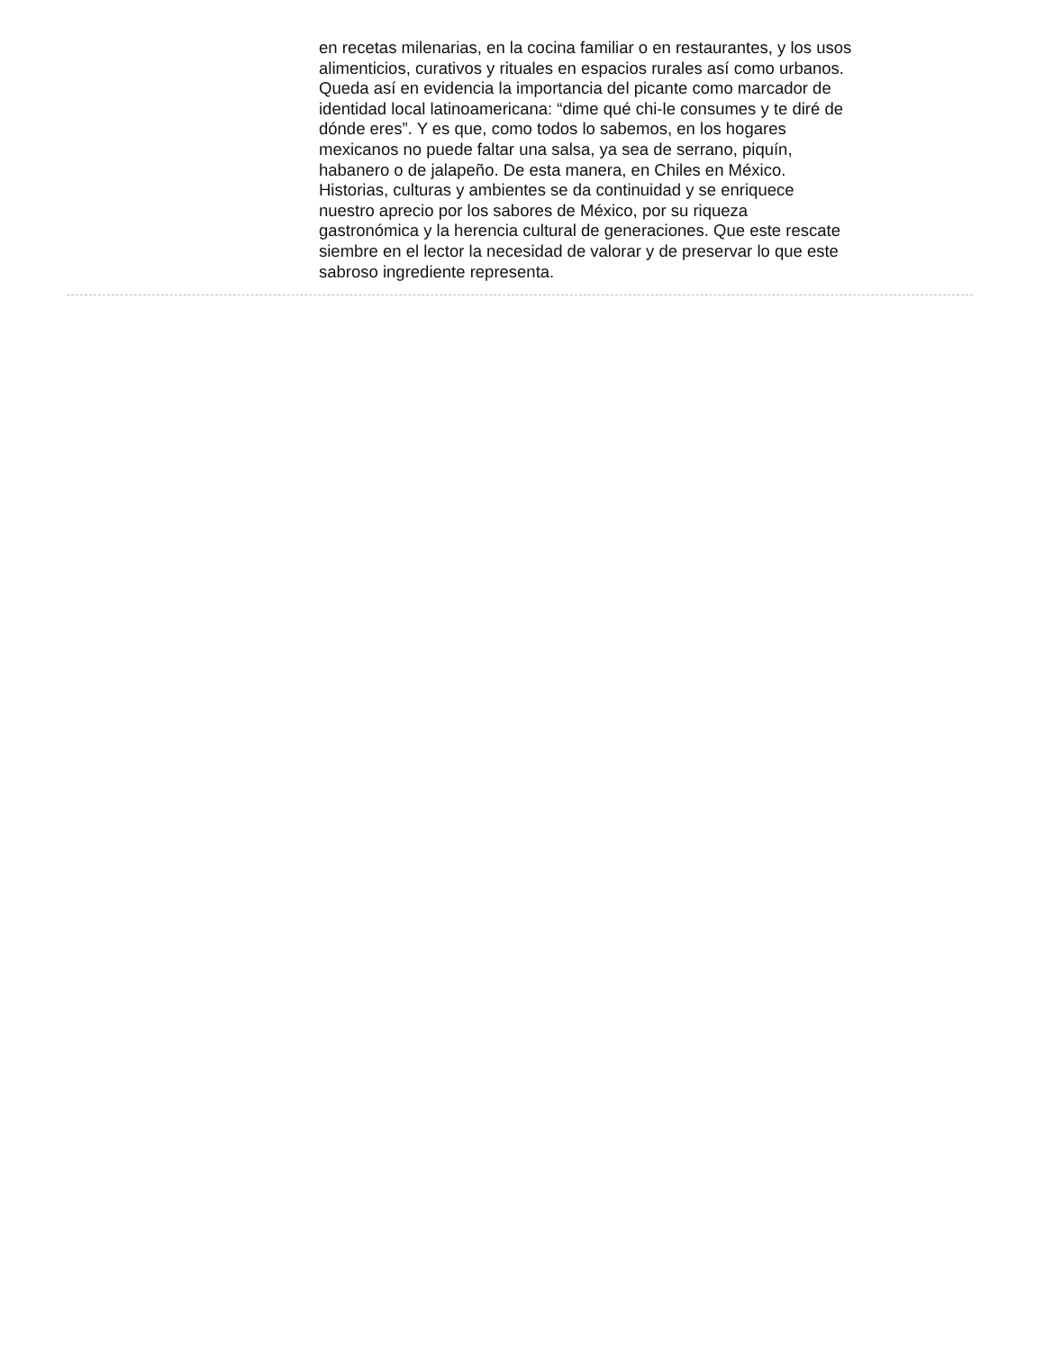en recetas milenarias, en la cocina familiar o en restaurantes, y los usos
alimenticios, curativos y rituales en espacios rurales así como urbanos.
Queda así en evidencia la importancia del picante como marcador de
identidad local latinoamericana: “dime qué chi-le consumes y te diré de
dónde eres”. Y es que, como todos lo sabemos, en los hogares
mexicanos no puede faltar una salsa, ya sea de serrano, piquín,
habanero o de jalapeño. De esta manera, en Chiles en México.
Historias, culturas y ambientes se da continuidad y se enriquece
nuestro aprecio por los sabores de México, por su riqueza
gastronómica y la herencia cultural de generaciones. Que este rescate
siembre en el lector la necesidad de valorar y de preservar lo que este
sabroso ingrediente representa.